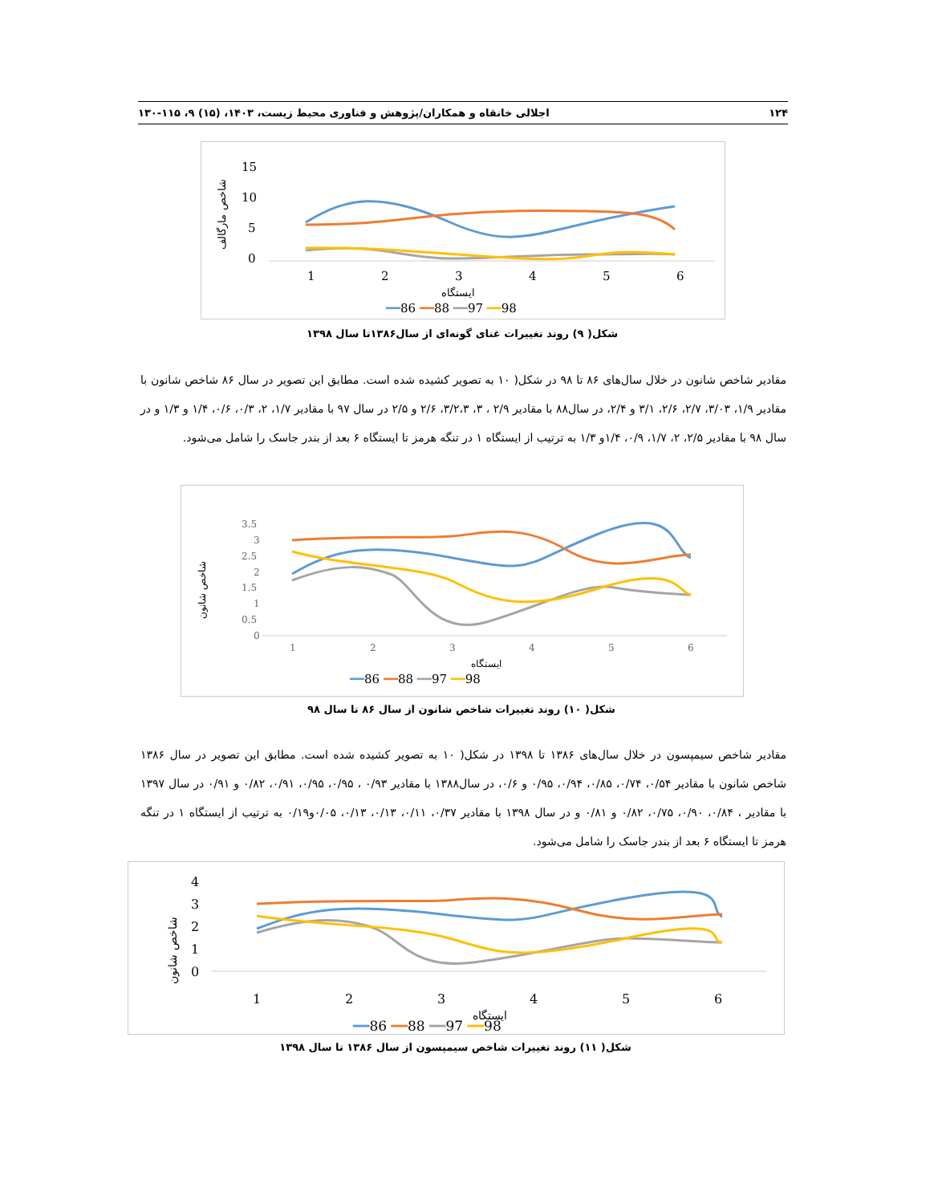۱۲۴ اجلالی خانقاه و همکاران/پژوهش و فناوری محیط زیست، ۱۴۰۳، (۱۵) ۹، ۱۱۵-۱۳۰
15
10
5
0
شاخص مارگالف
1
2
3
4
5
6
ایستگاه
━━86 ━━88 ━━97 ━━98
شکل( ۹) روند تغییرات غنای گونه‌ای از سال۱۳۸۶تا سال ۱۳۹۸
مقادیر شاخص شانون در خلال سال‌های ۸۶ تا ۹۸ در شکل( ۱۰ به تصویر کشیده شده است. مطابق این تصویر در سال ۸۶ شاخص شانون با مقادیر ۱/۹، ۳/۰۳، ۲/۷، ۲/۶، ۳/۱ و ۲/۴، در سال۸۸ با مقادیر ۲/۹ ، ۳، ۳/۲،۳، ۲/۶ و ۲/۵ در سال ۹۷ با مقادیر ۱/۷، ۲، ۰/۳، ۰/۶، ۱/۴ و ۱/۳ و در سال ۹۸ با مقادیر ۲/۵، ۲، ۱/۷، ۰/۹، ۱/۴و ۱/۳ به ترتیب از ایستگاه ۱ در تنگه هرمز تا ایستگاه ۶ بعد از بندر جاسک را شامل می‌شود.
شاخص شانون
3.5
3
2.5
2
1.5
1
0.5
0
1
2
3
4
5
6
ایستگاه
━━86 ━━88 ━━97 ━━98
شکل( ۱۰) روند تغییرات شاخص شانون از سال ۸۶ تا سال ۹۸
مقادیر شاخص سیمپسون در خلال سال‌های ۱۳۸۶ تا ۱۳۹۸ در شکل( ۱۰ به تصویر کشیده شده است. مطابق این تصویر در سال ۱۳۸۶ شاخص شانون با مقادیر ۰/۵۴، ۰/۷۴، ۰/۸۵، ۰/۹۴، ۰/۹۵ و ۰/۶، در سال۱۳۸۸ با مقادیر ۰/۹۳ ، ۰/۹۵، ۰/۹۵، ۰/۹۱، ۰/۸۲ و ۰/۹۱ در سال ۱۳۹۷ با مقادیر ، ۰/۸۴، ۰/۹۰، ۰/۷۵، ۰/۸۲ و ۰/۸۱ و در سال ۱۳۹۸ با مقادیر ۰/۳۷، ۰/۱۱، ۰/۱۳، ۰/۱۳، ۰/۰۵و۰/۱۹ به ترتیب از ایستگاه ۱ در تنگه هرمز تا ایستگاه ۶ بعد از بندر جاسک را شامل می‌شود.
شاخص شانون
4
3
2
1
0
1
2
3
4
5
6
ایستگاه
━━86 ━━88 ━━97 ━━98
شکل( ۱۱) روند تغییرات شاخص سیمپسون از سال ۱۳۸۶ تا سال ۱۳۹۸